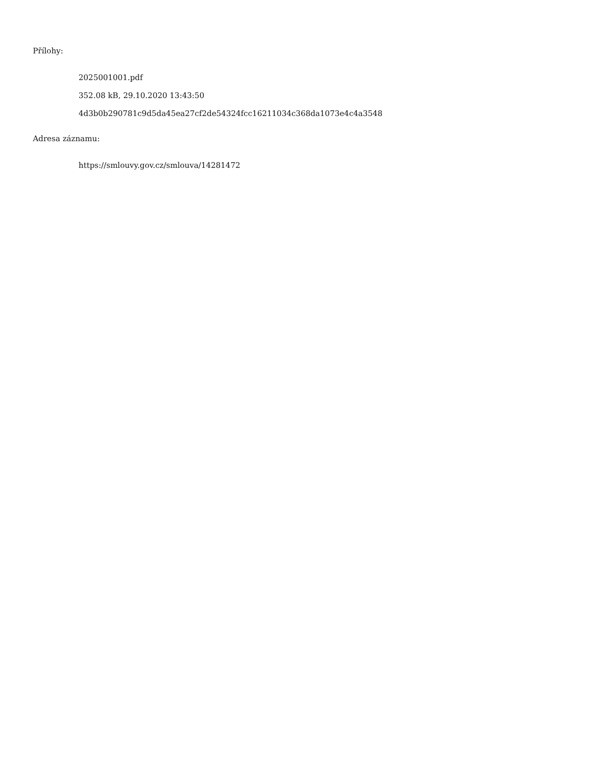Přílohy:
2025001001.pdf
352.08 kB, 29.10.2020 13:43:50
4d3b0b290781c9d5da45ea27cf2de54324fcc16211034c368da1073e4c4a3548
Adresa záznamu:
https://smlouvy.gov.cz/smlouva/14281472